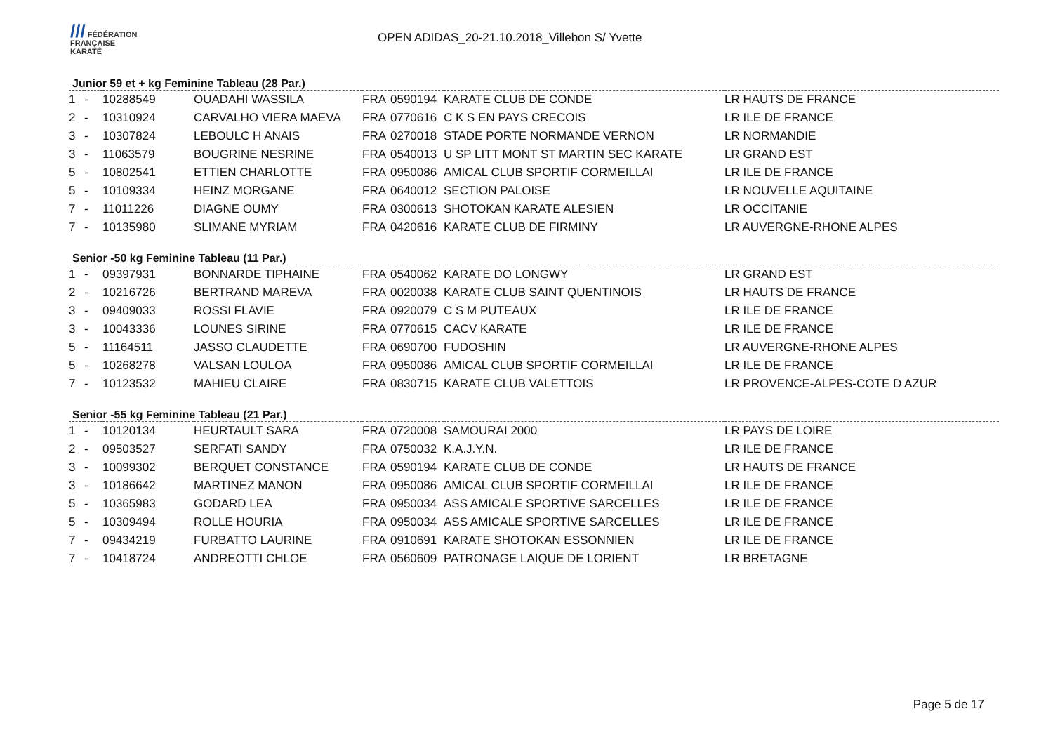/// FÉDÉRATION
FRANÇAISE
KARATÉ
OPEN ADIDAS_20-21.10.2018_Villebon S/ Yvette
Junior 59 et + kg Feminine Tableau (28 Par.)
| 1 | - | 10288549 | OUADAHI WASSILA | FRA | 0590194 | KARATE CLUB DE CONDE | LR HAUTS DE FRANCE |
| 2 | - | 10310924 | CARVALHO VIERA MAEVA | FRA | 0770616 | C K S EN PAYS CRECOIS | LR ILE DE FRANCE |
| 3 | - | 10307824 | LEBOULC H ANAIS | FRA | 0270018 | STADE PORTE NORMANDE VERNON | LR NORMANDIE |
| 3 | - | 11063579 | BOUGRINE NESRINE | FRA | 0540013 | U SP LITT MONT ST MARTIN SEC KARATE | LR GRAND EST |
| 5 | - | 10802541 | ETTIEN CHARLOTTE | FRA | 0950086 | AMICAL CLUB SPORTIF CORMEILLAI | LR ILE DE FRANCE |
| 5 | - | 10109334 | HEINZ MORGANE | FRA | 0640012 | SECTION PALOISE | LR NOUVELLE AQUITAINE |
| 7 | - | 11011226 | DIAGNE OUMY | FRA | 0300613 | SHOTOKAN KARATE ALESIEN | LR OCCITANIE |
| 7 | - | 10135980 | SLIMANE MYRIAM | FRA | 0420616 | KARATE CLUB DE FIRMINY | LR AUVERGNE-RHONE ALPES |
Senior -50 kg Feminine Tableau (11 Par.)
| 1 | - | 09397931 | BONNARDE TIPHAINE | FRA | 0540062 | KARATE DO LONGWY | LR GRAND EST |
| 2 | - | 10216726 | BERTRAND MAREVA | FRA | 0020038 | KARATE CLUB SAINT QUENTINOIS | LR HAUTS DE FRANCE |
| 3 | - | 09409033 | ROSSI FLAVIE | FRA | 0920079 | C S M PUTEAUX | LR ILE DE FRANCE |
| 3 | - | 10043336 | LOUNES SIRINE | FRA | 0770615 | CACV KARATE | LR ILE DE FRANCE |
| 5 | - | 11164511 | JASSO CLAUDETTE | FRA | 0690700 | FUDOSHIN | LR AUVERGNE-RHONE ALPES |
| 5 | - | 10268278 | VALSAN LOULOA | FRA | 0950086 | AMICAL CLUB SPORTIF CORMEILLAI | LR ILE DE FRANCE |
| 7 | - | 10123532 | MAHIEU CLAIRE | FRA | 0830715 | KARATE CLUB VALETTOIS | LR PROVENCE-ALPES-COTE D AZUR |
Senior -55 kg Feminine Tableau (21 Par.)
| 1 | - | 10120134 | HEURTAULT SARA | FRA | 0720008 | SAMOURAI 2000 | LR PAYS DE LOIRE |
| 2 | - | 09503527 | SERFATI SANDY | FRA | 0750032 | K.A.J.Y.N. | LR ILE DE FRANCE |
| 3 | - | 10099302 | BERQUET CONSTANCE | FRA | 0590194 | KARATE CLUB DE CONDE | LR HAUTS DE FRANCE |
| 3 | - | 10186642 | MARTINEZ MANON | FRA | 0950086 | AMICAL CLUB SPORTIF CORMEILLAI | LR ILE DE FRANCE |
| 5 | - | 10365983 | GODARD LEA | FRA | 0950034 | ASS AMICALE SPORTIVE SARCELLES | LR ILE DE FRANCE |
| 5 | - | 10309494 | ROLLE HOURIA | FRA | 0950034 | ASS AMICALE SPORTIVE SARCELLES | LR ILE DE FRANCE |
| 7 | - | 09434219 | FURBATTO LAURINE | FRA | 0910691 | KARATE SHOTOKAN ESSONNIEN | LR ILE DE FRANCE |
| 7 | - | 10418724 | ANDREOTTI CHLOE | FRA | 0560609 | PATRONAGE LAIQUE DE LORIENT | LR BRETAGNE |
Page 5 de 17